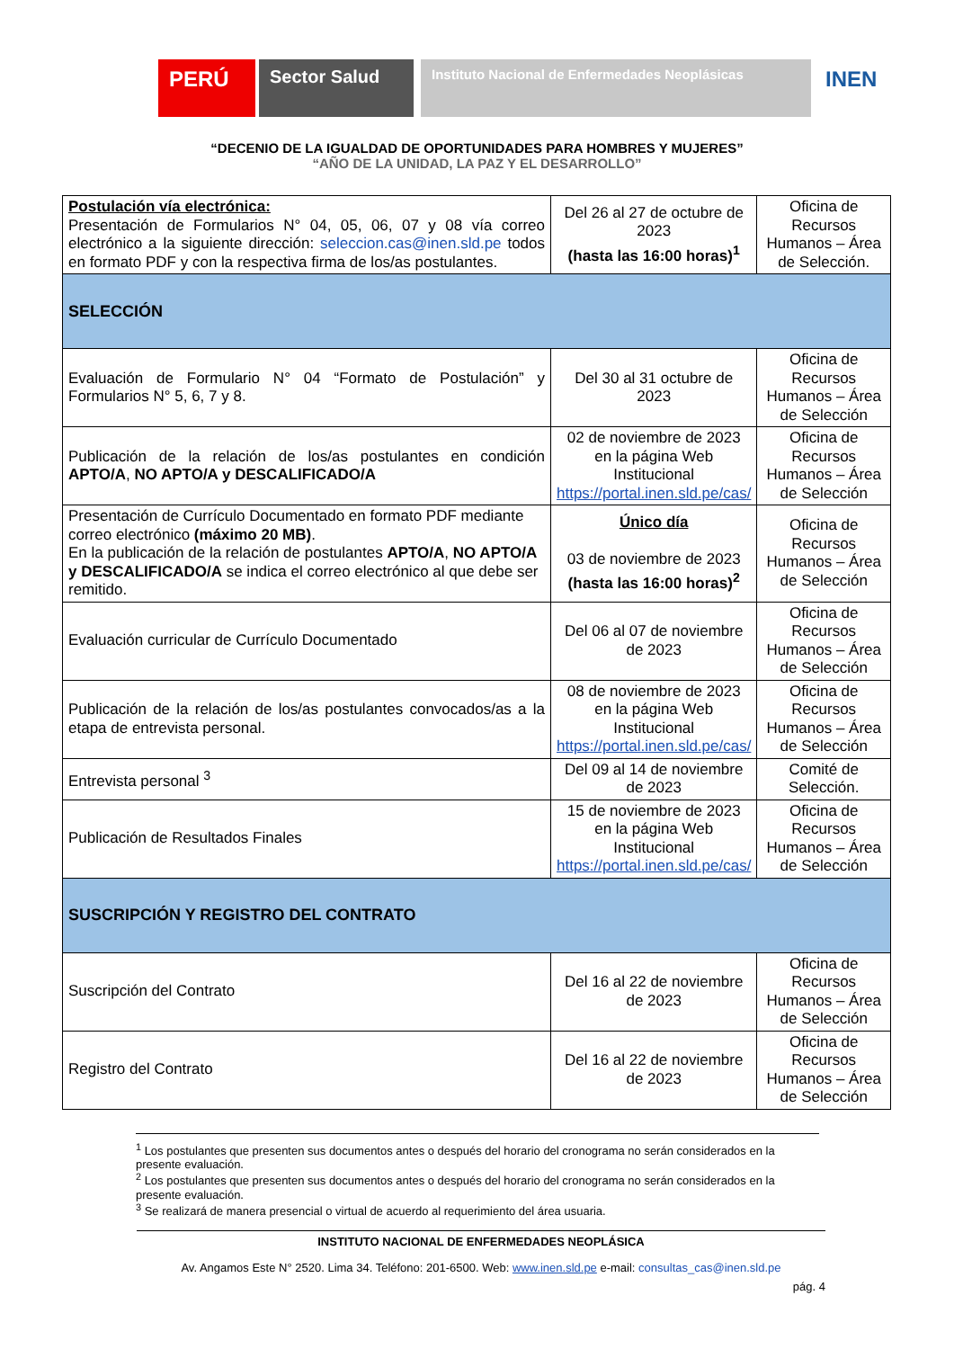PERÚ
Sector Salud
Instituto Nacional de Enfermedades Neoplásicas
INEN
“DECENIO DE LA IGUALDAD DE OPORTUNIDADES PARA HOMBRES Y MUJERES”
“AÑO DE LA UNIDAD, LA PAZ Y EL DESARROLLO”
| Postulación vía electrónica: Presentación de Formularios N° 04, 05, 06, 07 y 08 vía correo electrónico a la siguiente dirección: seleccion.cas@inen.sld.pe todos en formato PDF y con la respectiva firma de los/as postulantes. | Del 26 al 27 de octubre de 2023 (hasta las 16:00 horas)<sup>1</sup> | Oficina de Recursos Humanos – Área de Selección. |
| SELECCIÓN | | |
| Evaluación de Formulario N° 04 “Formato de Postulación” y Formularios N° 5, 6, 7 y 8. | Del 30 al 31 octubre de 2023 | Oficina de Recursos Humanos – Área de Selección |
| Publicación de la relación de los/as postulantes en condición APTO/A , NO APTO/A y DESCALIFICADO/A | 02 de noviembre de 2023 en la página Web Institucional https://portal.inen.sld.pe/cas/ | Oficina de Recursos Humanos – Área de Selección |
| Presentación de Currículo Documentado en formato PDF mediante correo electrónico (máximo 20 MB) . En la publicación de la relación de postulantes APTO/A , NO APTO/A y DESCALIFICADO/A se indica el correo electrónico al que debe ser remitido. | Único día 03 de noviembre de 2023 (hasta las 16:00 horas)<sup>2</sup> | Oficina de Recursos Humanos – Área de Selección |
| Evaluación curricular de Currículo Documentado | Del 06 al 07 de noviembre de 2023 | Oficina de Recursos Humanos – Área de Selección |
| Publicación de la relación de los/as postulantes convocados/as a la etapa de entrevista personal. | 08 de noviembre de 2023 en la página Web Institucional https://portal.inen.sld.pe/cas/ | Oficina de Recursos Humanos – Área de Selección |
| Entrevista personal <sup>3</sup> | Del 09 al 14 de noviembre de 2023 | Comité de Selección. |
| Publicación de Resultados Finales | 15 de noviembre de 2023 en la página Web Institucional https://portal.inen.sld.pe/cas/ | Oficina de Recursos Humanos – Área de Selección |
| SUSCRIPCIÓN Y REGISTRO DEL CONTRATO | | |
| Suscripción del Contrato | Del 16 al 22 de noviembre de 2023 | Oficina de Recursos Humanos – Área de Selección |
| Registro del Contrato | Del 16 al 22 de noviembre de 2023 | Oficina de Recursos Humanos – Área de Selección |
<sup>1</sup> Los postulantes que presenten sus documentos antes o después del horario del cronograma no serán considerados en la presente evaluación.
<sup>2</sup> Los postulantes que presenten sus documentos antes o después del horario del cronograma no serán considerados en la presente evaluación.
<sup>3</sup> Se realizará de manera presencial o virtual de acuerdo al requerimiento del área usuaria.
INSTITUTO NACIONAL DE ENFERMEDADES NEOPLÁSICA
Av. Angamos Este N° 2520. Lima 34. Teléfono: 201-6500. Web: www.inen.sld.pe e-mail: consultas_cas@inen.sld.pe
pág. 4